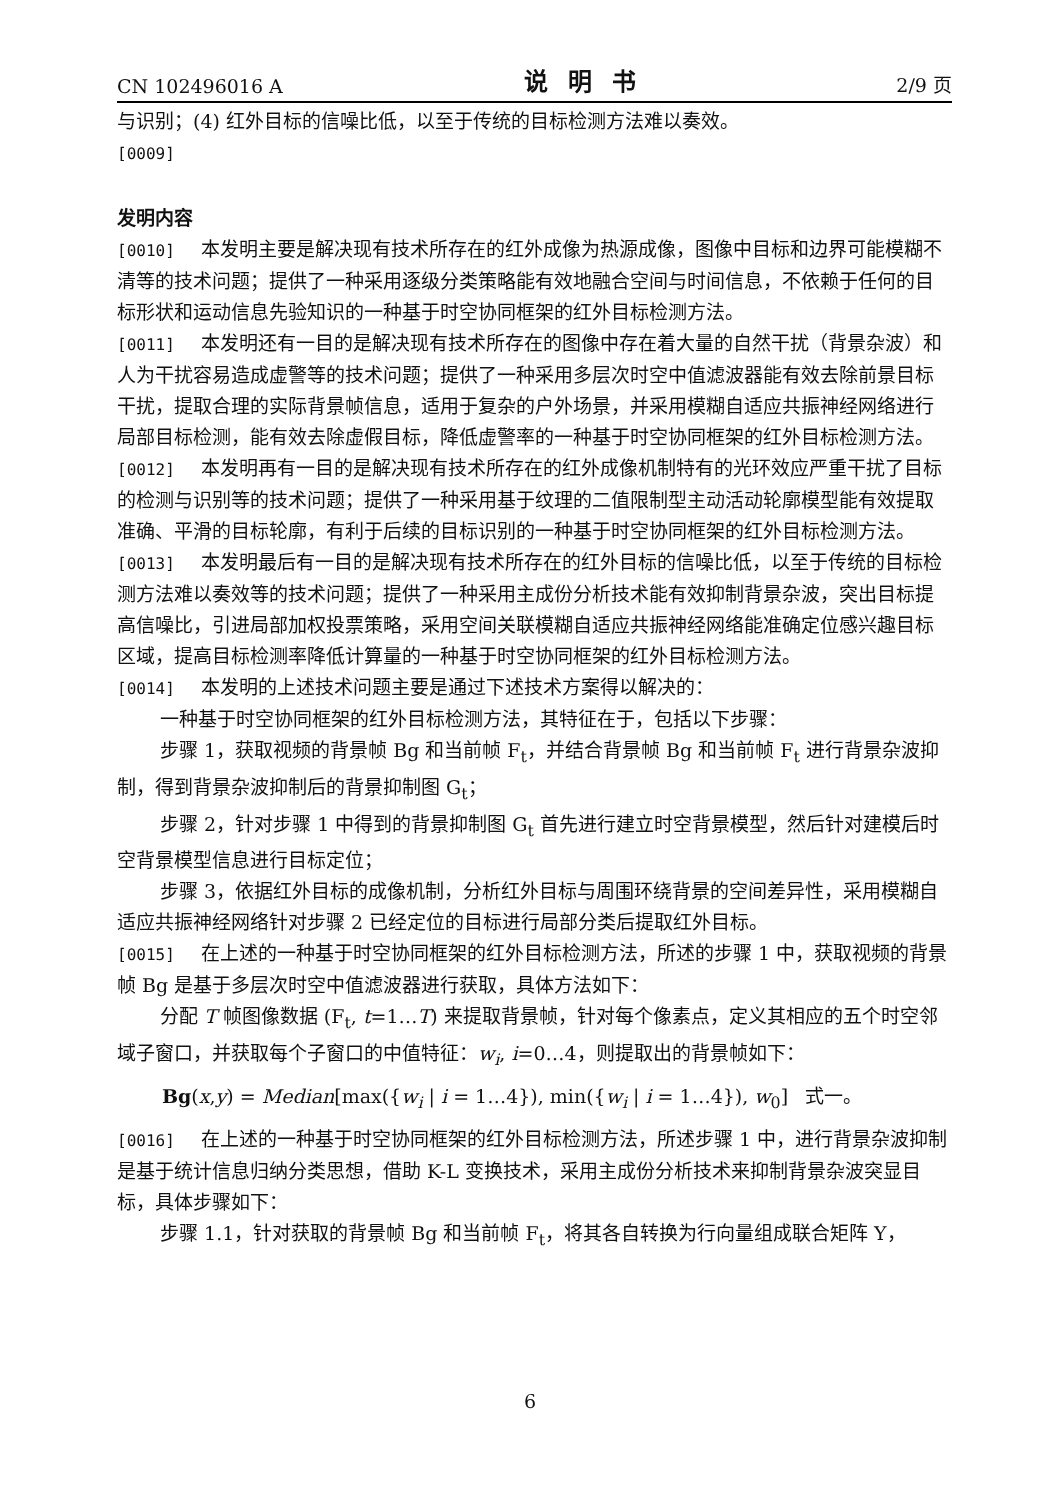CN 102496016 A 说明书 2/9 页
与识别；(4) 红外目标的信噪比低，以至于传统的目标检测方法难以奏效。
[0009]
发明内容
[0010] 本发明主要是解决现有技术所存在的红外成像为热源成像，图像中目标和边界可能模糊不清等的技术问题；提供了一种采用逐级分类策略能有效地融合空间与时间信息，不依赖于任何的目标形状和运动信息先验知识的一种基于时空协同框架的红外目标检测方法。
[0011] 本发明还有一目的是解决现有技术所存在的图像中存在着大量的自然干扰（背景杂波）和人为干扰容易造成虚警等的技术问题；提供了一种采用多层次时空中值滤波器能有效去除前景目标干扰，提取合理的实际背景帧信息，适用于复杂的户外场景，并采用模糊自适应共振神经网络进行局部目标检测，能有效去除虚假目标，降低虚警率的一种基于时空协同框架的红外目标检测方法。
[0012] 本发明再有一目的是解决现有技术所存在的红外成像机制特有的光环效应严重干扰了目标的检测与识别等的技术问题；提供了一种采用基于纹理的二值限制型主动活动轮廓模型能有效提取准确、平滑的目标轮廓，有利于后续的目标识别的一种基于时空协同框架的红外目标检测方法。
[0013] 本发明最后有一目的是解决现有技术所存在的红外目标的信噪比低，以至于传统的目标检测方法难以奏效等的技术问题；提供了一种采用主成份分析技术能有效抑制背景杂波，突出目标提高信噪比，引进局部加权投票策略，采用空间关联模糊自适应共振神经网络能准确定位感兴趣目标区域，提高目标检测率降低计算量的一种基于时空协同框架的红外目标检测方法。
[0014] 本发明的上述技术问题主要是通过下述技术方案得以解决的：
一种基于时空协同框架的红外目标检测方法，其特征在于，包括以下步骤：
步骤 1，获取视频的背景帧 Bg 和当前帧 F<sub>t</sub>，并结合背景帧 Bg 和当前帧 F<sub>t</sub> 进行背景杂波抑制，得到背景杂波抑制后的背景抑制图 G<sub>t</sub>；
步骤 2，针对步骤 1 中得到的背景抑制图 G<sub>t</sub> 首先进行建立时空背景模型，然后针对建模后时空背景模型信息进行目标定位；
步骤 3，依据红外目标的成像机制，分析红外目标与周围环绕背景的空间差异性，采用模糊自适应共振神经网络针对步骤 2 已经定位的目标进行局部分类后提取红外目标。
[0015] 在上述的一种基于时空协同框架的红外目标检测方法，所述的步骤 1 中，获取视频的背景帧 Bg 是基于多层次时空中值滤波器进行获取，具体方法如下：
分配 T 帧图像数据 (F<sub>t</sub>, t=1…T) 来提取背景帧，针对每个像素点，定义其相应的五个时空邻域子窗口，并获取每个子窗口的中值特征：w<sub>i</sub>, i=0…4，则提取出的背景帧如下：
Bg(x,y) = Median[max({w<sub>i</sub> | i = 1…4}), min({w<sub>i</sub> | i = 1…4}), w<sub>0</sub>] 式一。
[0016] 在上述的一种基于时空协同框架的红外目标检测方法，所述步骤 1 中，进行背景杂波抑制是基于统计信息归纳分类思想，借助 K-L 变换技术，采用主成份分析技术来抑制背景杂波突显目标，具体步骤如下：
步骤 1.1，针对获取的背景帧 Bg 和当前帧 F<sub>t</sub>，将其各自转换为行向量组成联合矩阵 Y，
6